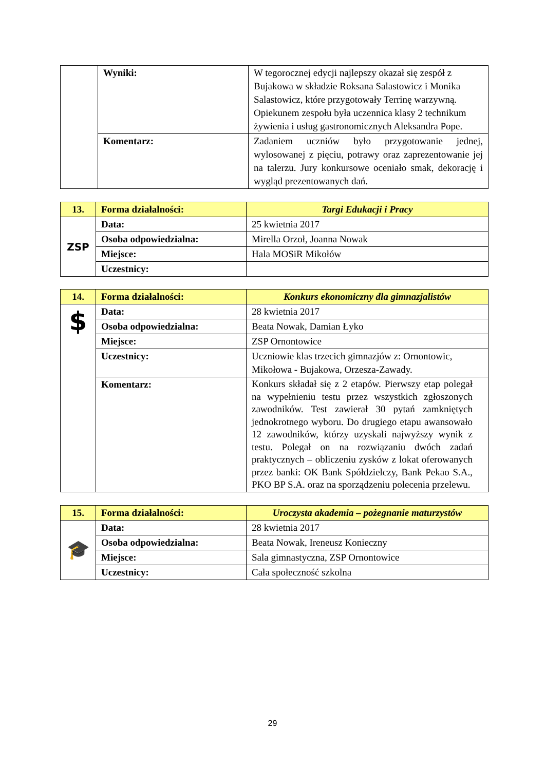| | Wyniki: | W tegorocznej edycji najlepszy okazał się zespół z Bujakowa w składzie Roksana Salastowicz i Monika Salastowicz, które przygotowały Terrinę warzywną. Opiekunem zespołu była uczennica klasy 2 technikum żywienia i usług gastronomicznych Aleksandra Pope. |
| | Komentarz: | Zadaniem uczniów było przygotowanie jednej, wylosowanej z pięciu, potrawy oraz zaprezentowanie jej na talerzu. Jury konkursowe oceniało smak, dekorację i wygląd prezentowanych dań. |
| 13. | Forma działalności: | Targi Edukacji i Pracy |
| ZSP | Data: | 25 kwietnia 2017 |
| | Osoba odpowiedzialna: | Mirella Orzoł, Joanna Nowak |
| | Miejsce: | Hala MOSiR Mikołów |
| | Uczestnicy: | |
| 14. | Forma działalności: | Konkurs ekonomiczny dla gimnazjalistów |
| $ | Data: | 28 kwietnia 2017 |
| | Osoba odpowiedzialna: | Beata Nowak, Damian Łyko |
| | Miejsce: | ZSP Ornontowice |
| | Uczestnicy: | Uczniowie klas trzecich gimnazjów z: Ornontowic, Mikołowa - Bujakowa, Orzesza-Zawady. |
| | Komentarz: | Konkurs składał się z 2 etapów. Pierwszy etap polegał na wypełnieniu testu przez wszystkich zgłoszonych zawodników. Test zawierał 30 pytań zamkniętych jednokrotnego wyboru. Do drugiego etapu awansowało 12 zawodników, którzy uzyskali najwyższy wynik z testu. Polegał on na rozwiązaniu dwóch zadań praktycznych – obliczeniu zysków z lokat oferowanych przez banki: OK Bank Spółdzielczy, Bank Pekao S.A., PKO BP S.A. oraz na sporządzeniu polecenia przelewu. |
| 15. | Forma działalności: | Uroczysta akademia – pożegnanie maturzystów |
| 🎓 | Data: | 28 kwietnia 2017 |
| | Osoba odpowiedzialna: | Beata Nowak, Ireneusz Konieczny |
| | Miejsce: | Sala gimnastyczna, ZSP Ornontowice |
| | Uczestnicy: | Cała społeczność szkolna |
29